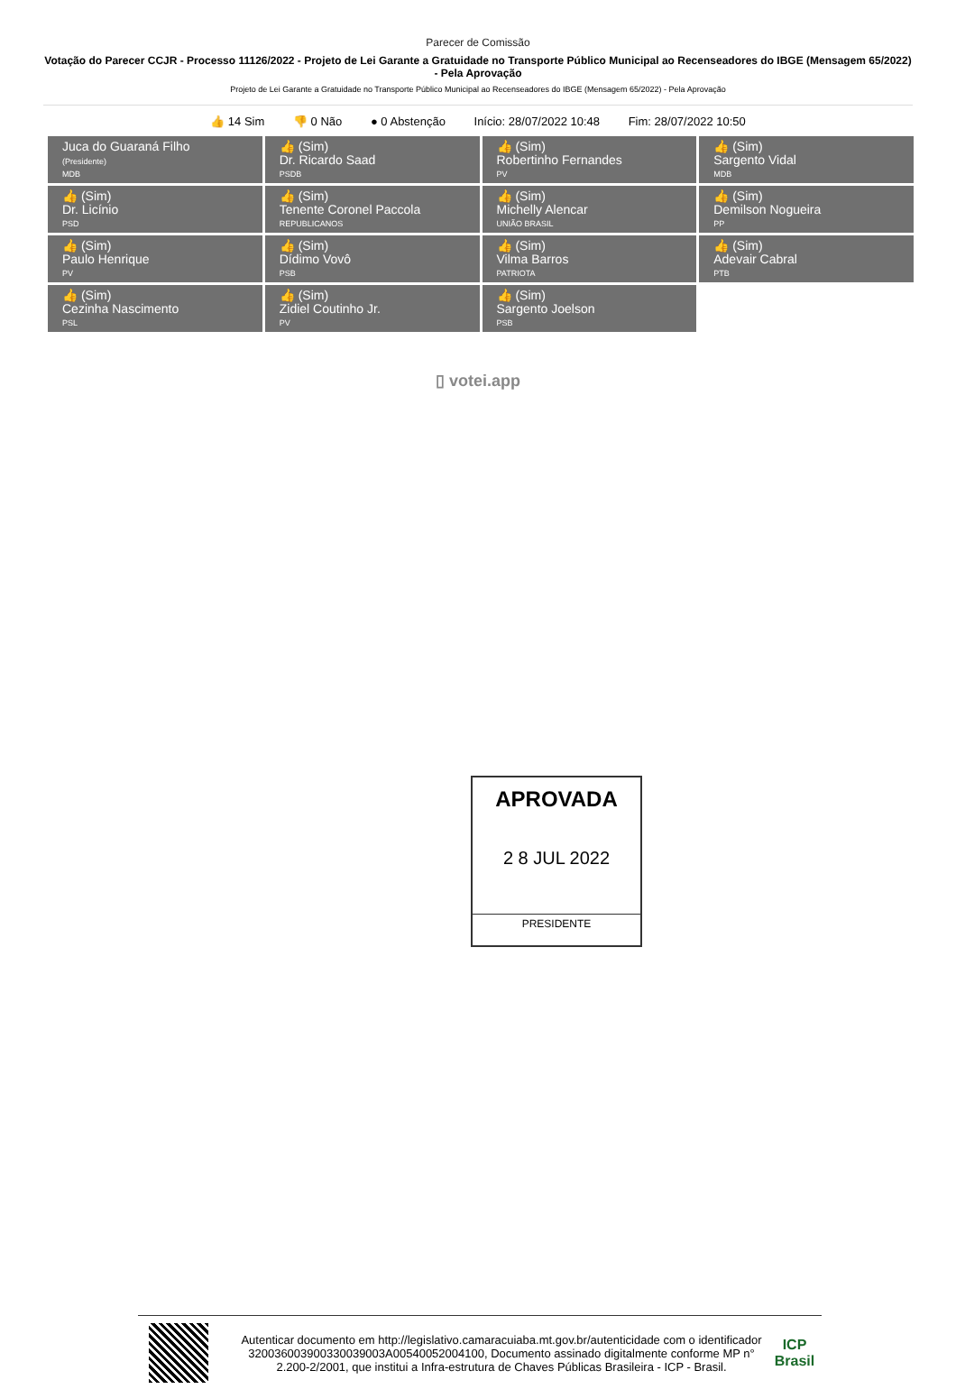Parecer de Comissão
Votação do Parecer CCJR - Processo 11126/2022 - Projeto de Lei Garante a Gratuidade no Transporte Público Municipal ao Recenseadores do IBGE (Mensagem 65/2022) - Pela Aprovação
Projeto de Lei Garante a Gratuidade no Transporte Público Municipal ao Recenseadores do IBGE (Mensagem 65/2022) - Pela Aprovação
👍 14 Sim 👎 0 Não ● 0 Abstenção Início: 28/07/2022 10:48 Fim: 28/07/2022 10:50
| Juca do Guaraná Filho (Presidente) MDB | 👍 (Sim) Dr. Ricardo Saad PSDB | 👍 (Sim) Robertinho Fernandes PV | 👍 (Sim) Sargento Vidal MDB |
| 👍 (Sim) Dr. Licínio PSD | 👍 (Sim) Tenente Coronel Paccola REPUBLICANOS | 👍 (Sim) Michelly Alencar UNIÃO BRASIL | 👍 (Sim) Demilson Nogueira PP |
| 👍 (Sim) Paulo Henrique PV | 👍 (Sim) Dídimo Vovô PSB | 👍 (Sim) Vilma Barros PATRIOTA | 👍 (Sim) Adevair Cabral PTB |
| 👍 (Sim) Cezinha Nascimento PSL | 👍 (Sim) Zidiel Coutinho Jr. PV | 👍 (Sim) Sargento Joelson PSB | |
▯ votei.app
APROVADA
2 8 JUL 2022
PRESIDENTE
Autenticar documento em http://legislativo.camaracuiaba.mt.gov.br/autenticidade com o identificador 320036003900330039003A00540052004100, Documento assinado digitalmente conforme MP n° 2.200-2/2001, que institui a Infra-estrutura de Chaves Públicas Brasileira - ICP - Brasil.
ICP
Brasil